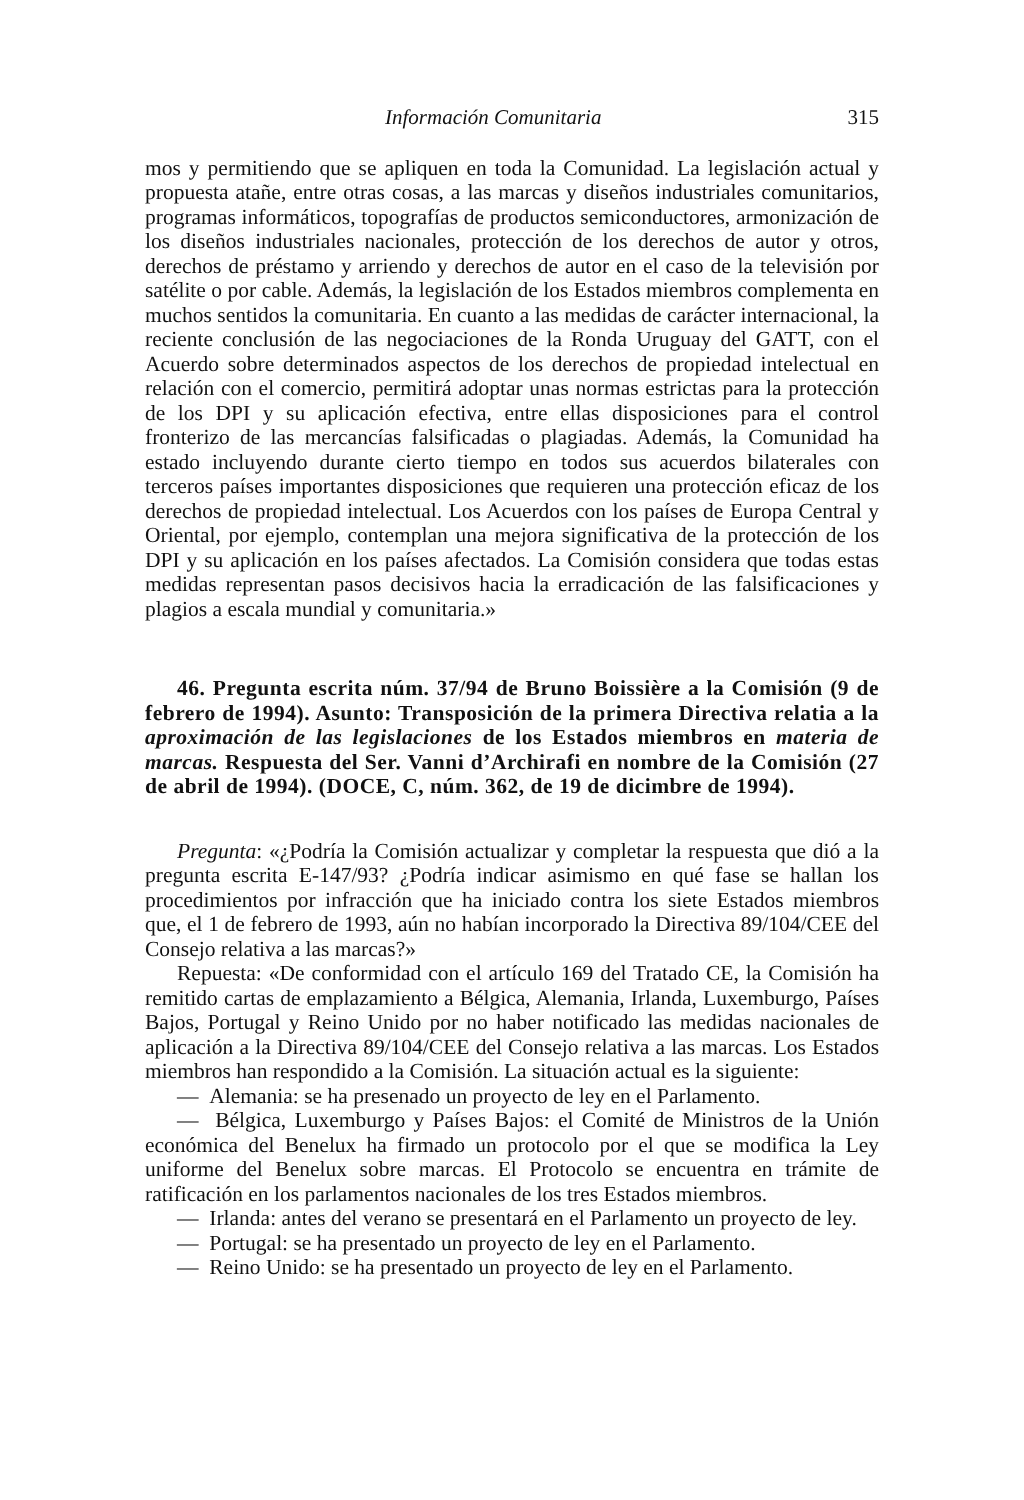Información Comunitaria 315
mos y permitiendo que se apliquen en toda la Comunidad. La legislación actual y propuesta atañe, entre otras cosas, a las marcas y diseños industriales comunitarios, programas informáticos, topografías de productos semiconductores, armonización de los diseños industriales nacionales, protección de los derechos de autor y otros, derechos de préstamo y arriendo y derechos de autor en el caso de la televisión por satélite o por cable. Además, la legislación de los Estados miembros complementa en muchos sentidos la comunitaria. En cuanto a las medidas de carácter internacional, la reciente conclusión de las negociaciones de la Ronda Uruguay del GATT, con el Acuerdo sobre determinados aspectos de los derechos de propiedad intelectual en relación con el comercio, permitirá adoptar unas normas estrictas para la protección de los DPI y su aplicación efectiva, entre ellas disposiciones para el control fronterizo de las mercancías falsificadas o plagiadas. Además, la Comunidad ha estado incluyendo durante cierto tiempo en todos sus acuerdos bilaterales con terceros países importantes disposiciones que requieren una protección eficaz de los derechos de propiedad intelectual. Los Acuerdos con los países de Europa Central y Oriental, por ejemplo, contemplan una mejora significativa de la protección de los DPI y su aplicación en los países afectados. La Comisión considera que todas estas medidas representan pasos decisivos hacia la erradicación de las falsificaciones y plagios a escala mundial y comunitaria.»
46. Pregunta escrita núm. 37/94 de Bruno Boissière a la Comisión (9 de febrero de 1994). Asunto: Transposición de la primera Directiva relatia a la aproximación de las legislaciones de los Estados miembros en materia de marcas. Respuesta del Ser. Vanni d’Archirafi en nombre de la Comisión (27 de abril de 1994). (DOCE, C, núm. 362, de 19 de dicimbre de 1994).
Pregunta: «¿Podría la Comisión actualizar y completar la respuesta que dió a la pregunta escrita E-147/93? ¿Podría indicar asimismo en qué fase se hallan los procedimientos por infracción que ha iniciado contra los siete Estados miembros que, el 1 de febrero de 1993, aún no habían incorporado la Directiva 89/104/CEE del Consejo relativa a las marcas?»
Repuesta: «De conformidad con el artículo 169 del Tratado CE, la Comisión ha remitido cartas de emplazamiento a Bélgica, Alemania, Irlanda, Luxemburgo, Países Bajos, Portugal y Reino Unido por no haber notificado las medidas nacionales de aplicación a la Directiva 89/104/CEE del Consejo relativa a las marcas. Los Estados miembros han respondido a la Comisión. La situación actual es la siguiente:
— Alemania: se ha presenado un proyecto de ley en el Parlamento.
— Bélgica, Luxemburgo y Países Bajos: el Comité de Ministros de la Unión económica del Benelux ha firmado un protocolo por el que se modifica la Ley uniforme del Benelux sobre marcas. El Protocolo se encuentra en trámite de ratificación en los parlamentos nacionales de los tres Estados miembros.
— Irlanda: antes del verano se presentará en el Parlamento un proyecto de ley.
— Portugal: se ha presentado un proyecto de ley en el Parlamento.
— Reino Unido: se ha presentado un proyecto de ley en el Parlamento.